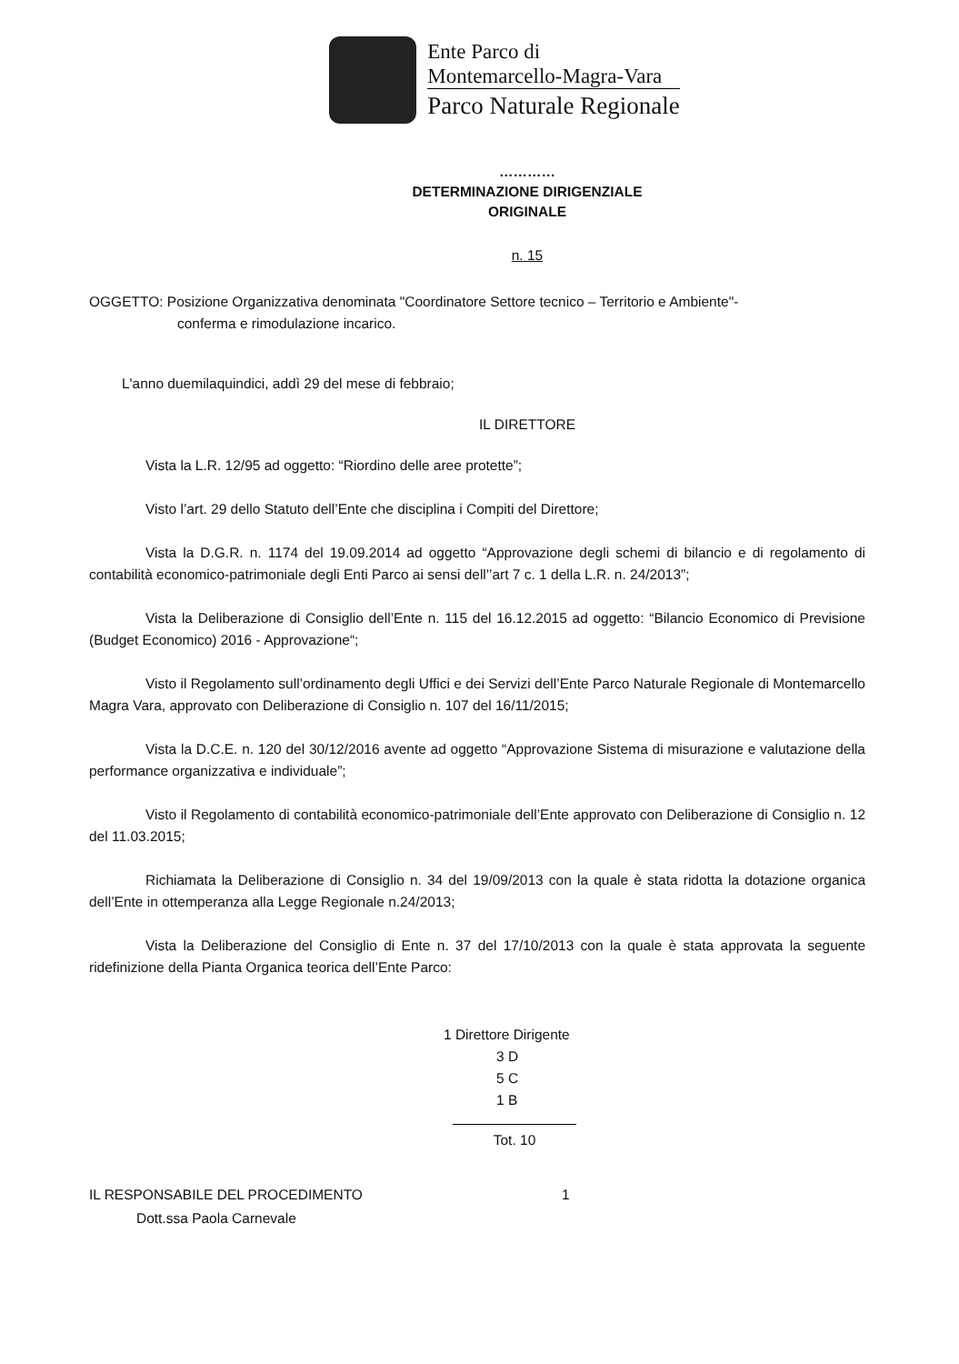Ente Parco di
Montemarcello-Magra-Vara
Parco Naturale Regionale
…………
DETERMINAZIONE DIRIGENZIALE
ORIGINALE
n. 15
OGGETTO: Posizione Organizzativa denominata "Coordinatore Settore tecnico – Territorio e Ambiente"-
conferma e rimodulazione incarico.
L'anno duemilaquindici, addì 29 del mese di febbraio;
IL DIRETTORE
Vista la L.R. 12/95 ad oggetto: “Riordino delle aree protette”;
Visto l’art. 29 dello Statuto dell’Ente che disciplina i Compiti del Direttore;
Vista la D.G.R. n. 1174 del 19.09.2014 ad oggetto “Approvazione degli schemi di bilancio e di regolamento di contabilità economico-patrimoniale degli Enti Parco ai sensi dell’’art 7 c. 1 della L.R. n. 24/2013”;
Vista la Deliberazione di Consiglio dell’Ente n. 115 del 16.12.2015 ad oggetto: “Bilancio Economico di Previsione (Budget Economico) 2016 - Approvazione“;
Visto il Regolamento sull’ordinamento degli Uffici e dei Servizi dell’Ente Parco Naturale Regionale di Montemarcello Magra Vara, approvato con Deliberazione di Consiglio n. 107 del 16/11/2015;
Vista la D.C.E. n. 120 del 30/12/2016 avente ad oggetto “Approvazione Sistema di misurazione e valutazione della performance organizzativa e individuale”;
Visto il Regolamento di contabilità economico-patrimoniale dell’Ente approvato con Deliberazione di Consiglio n. 12 del 11.03.2015;
Richiamata la Deliberazione di Consiglio n. 34 del 19/09/2013 con la quale è stata ridotta la dotazione organica dell’Ente in ottemperanza alla Legge Regionale n.24/2013;
Vista la Deliberazione del Consiglio di Ente n. 37 del 17/10/2013 con la quale è stata approvata la seguente ridefinizione della Pianta Organica teorica dell’Ente Parco:
1 Direttore Dirigente
3 D
5 C
1 B
Tot. 10
IL RESPONSABILE DEL PROCEDIMENTO
Dott.ssa Paola Carnevale
1